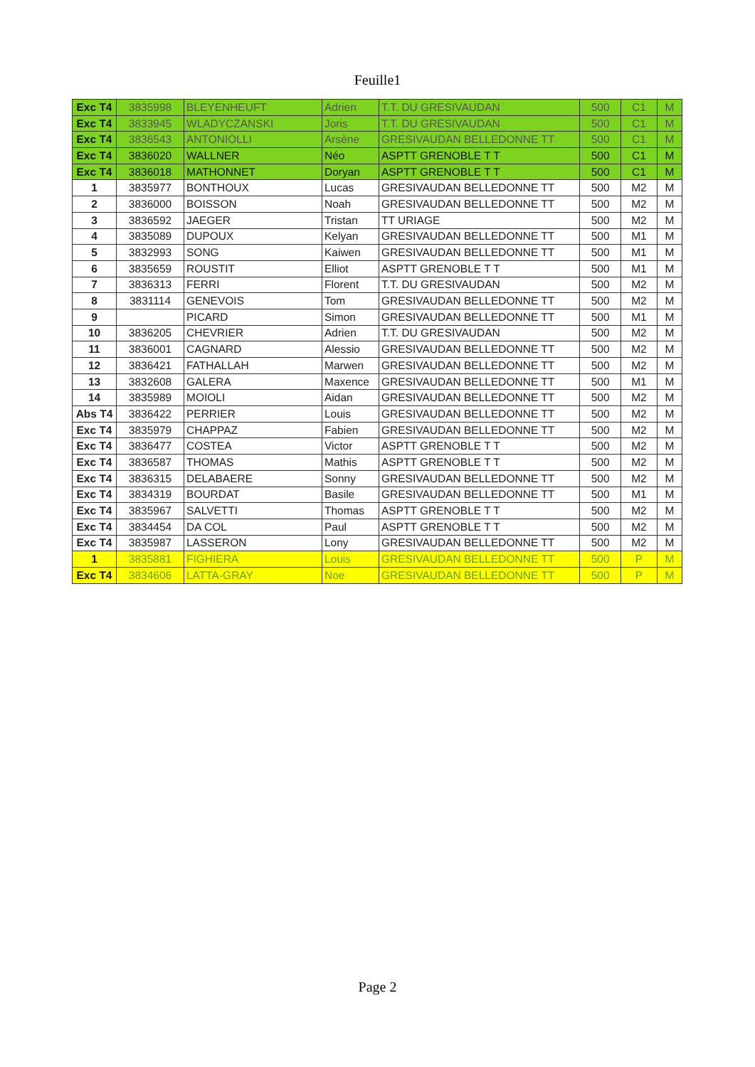Feuille1
| Exc T4 | 3835998 | BLEYENHEUFT | Adrien | T.T. DU GRESIVAUDAN | 500 | C1 | M |
| Exc T4 | 3833945 | WLADYCZANSKI | Joris | T.T. DU GRESIVAUDAN | 500 | C1 | M |
| Exc T4 | 3836543 | ANTONIOLLI | Arsène | GRESIVAUDAN BELLEDONNE TT | 500 | C1 | M |
| Exc T4 | 3836020 | WALLNER | Néo | ASPTT GRENOBLE T T | 500 | C1 | M |
| Exc T4 | 3836018 | MATHONNET | Doryan | ASPTT GRENOBLE T T | 500 | C1 | M |
| 1 | 3835977 | BONTHOUX | Lucas | GRESIVAUDAN BELLEDONNE TT | 500 | M2 | M |
| 2 | 3836000 | BOISSON | Noah | GRESIVAUDAN BELLEDONNE TT | 500 | M2 | M |
| 3 | 3836592 | JAEGER | Tristan | TT URIAGE | 500 | M2 | M |
| 4 | 3835089 | DUPOUX | Kelyan | GRESIVAUDAN BELLEDONNE TT | 500 | M1 | M |
| 5 | 3832993 | SONG | Kaiwen | GRESIVAUDAN BELLEDONNE TT | 500 | M1 | M |
| 6 | 3835659 | ROUSTIT | Elliot | ASPTT GRENOBLE T T | 500 | M1 | M |
| 7 | 3836313 | FERRI | Florent | T.T. DU GRESIVAUDAN | 500 | M2 | M |
| 8 | 3831114 | GENEVOIS | Tom | GRESIVAUDAN BELLEDONNE TT | 500 | M2 | M |
| 9 | | PICARD | Simon | GRESIVAUDAN BELLEDONNE TT | 500 | M1 | M |
| 10 | 3836205 | CHEVRIER | Adrien | T.T. DU GRESIVAUDAN | 500 | M2 | M |
| 11 | 3836001 | CAGNARD | Alessio | GRESIVAUDAN BELLEDONNE TT | 500 | M2 | M |
| 12 | 3836421 | FATHALLAH | Marwen | GRESIVAUDAN BELLEDONNE TT | 500 | M2 | M |
| 13 | 3832608 | GALERA | Maxence | GRESIVAUDAN BELLEDONNE TT | 500 | M1 | M |
| 14 | 3835989 | MOIOLI | Aidan | GRESIVAUDAN BELLEDONNE TT | 500 | M2 | M |
| Abs T4 | 3836422 | PERRIER | Louis | GRESIVAUDAN BELLEDONNE TT | 500 | M2 | M |
| Exc T4 | 3835979 | CHAPPAZ | Fabien | GRESIVAUDAN BELLEDONNE TT | 500 | M2 | M |
| Exc T4 | 3836477 | COSTEA | Victor | ASPTT GRENOBLE T T | 500 | M2 | M |
| Exc T4 | 3836587 | THOMAS | Mathis | ASPTT GRENOBLE T T | 500 | M2 | M |
| Exc T4 | 3836315 | DELABAERE | Sonny | GRESIVAUDAN BELLEDONNE TT | 500 | M2 | M |
| Exc T4 | 3834319 | BOURDAT | Basile | GRESIVAUDAN BELLEDONNE TT | 500 | M1 | M |
| Exc T4 | 3835967 | SALVETTI | Thomas | ASPTT GRENOBLE T T | 500 | M2 | M |
| Exc T4 | 3834454 | DA COL | Paul | ASPTT GRENOBLE T T | 500 | M2 | M |
| Exc T4 | 3835987 | LASSERON | Lony | GRESIVAUDAN BELLEDONNE TT | 500 | M2 | M |
| 1 | 3835881 | FIGHIERA | Louis | GRESIVAUDAN BELLEDONNE TT | 500 | P | M |
| Exc T4 | 3834606 | LATTA-GRAY | Noe | GRESIVAUDAN BELLEDONNE TT | 500 | P | M |
Page 2